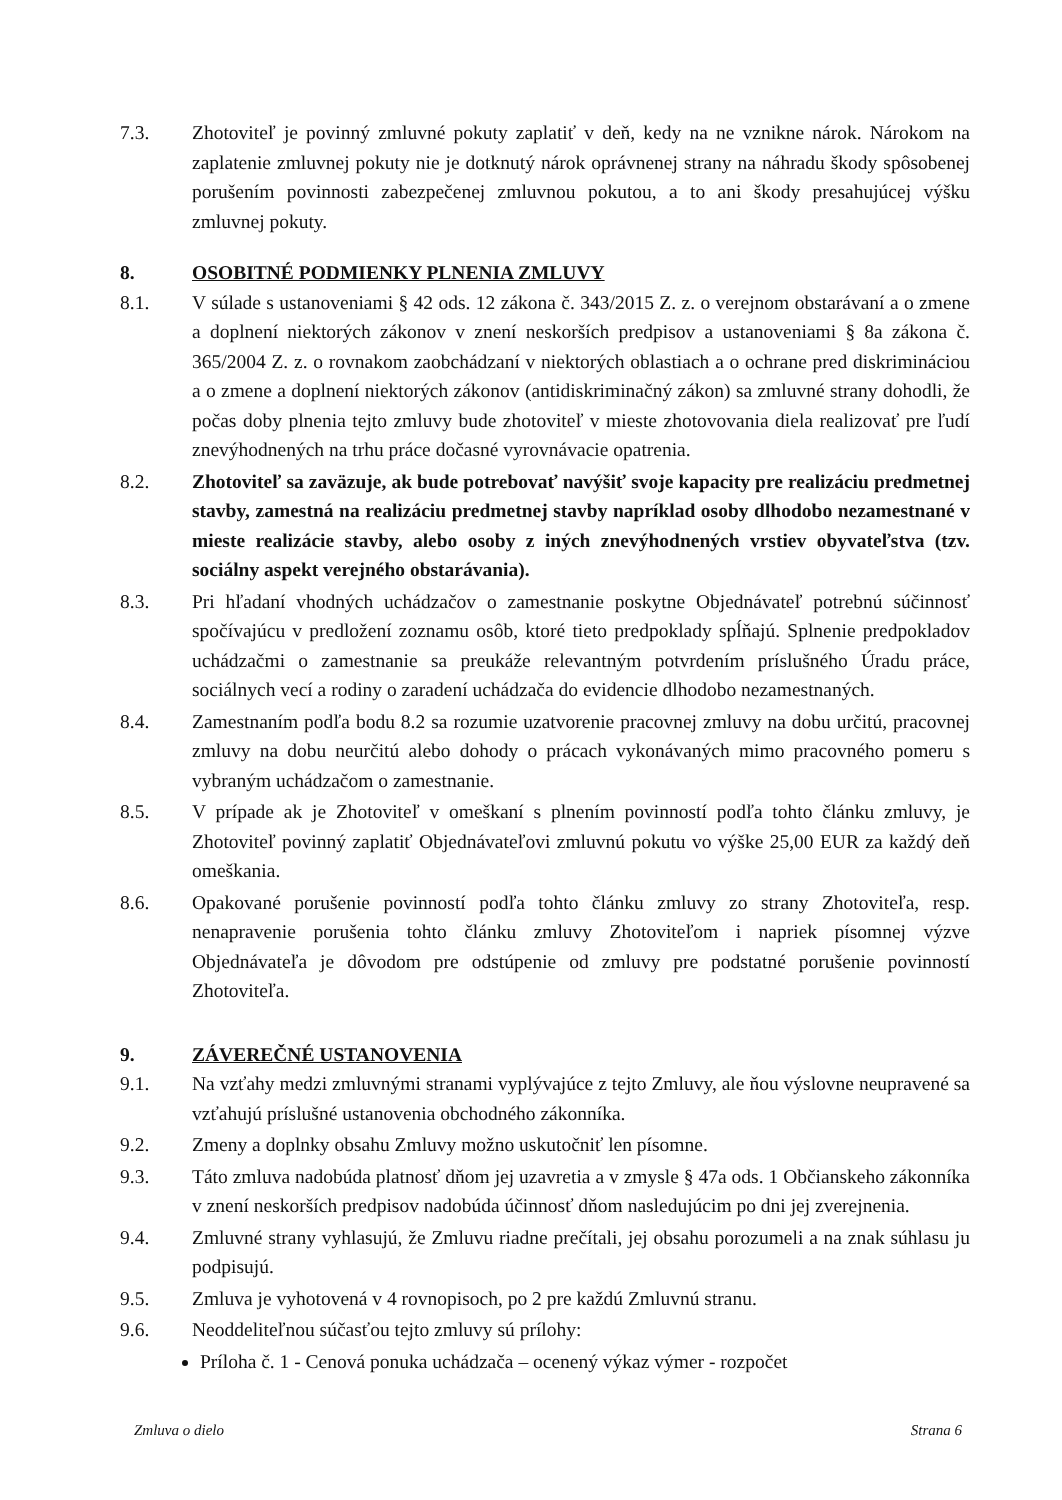7.3. Zhotoviteľ je povinný zmluvné pokuty zaplatiť v deň, kedy na ne vznikne nárok. Nárokom na zaplatenie zmluvnej pokuty nie je dotknutý nárok oprávnenej strany na náhradu škody spôsobenej porušením povinnosti zabezpečenej zmluvnou pokutou, a to ani škody presahujúcej výšku zmluvnej pokuty.
8. OSOBITNÉ PODMIENKY PLNENIA ZMLUVY
8.1. V súlade s ustanoveniami § 42 ods. 12 zákona č. 343/2015 Z. z. o verejnom obstarávaní a o zmene a doplnení niektorých zákonov v znení neskorších predpisov a ustanoveniami § 8a zákona č. 365/2004 Z. z. o rovnakom zaobchádzaní v niektorých oblastiach a o ochrane pred diskrimináciou a o zmene a doplnení niektorých zákonov (antidiskriminačný zákon) sa zmluvné strany dohodli, že počas doby plnenia tejto zmluvy bude zhotoviteľ v mieste zhotovovania diela realizovať pre ľudí znevýhodnených na trhu práce dočasné vyrovnávacie opatrenia.
8.2. Zhotoviteľ sa zaväzuje, ak bude potrebovať navýšiť svoje kapacity pre realizáciu predmetnej stavby, zamestná na realizáciu predmetnej stavby napríklad osoby dlhodobo nezamestnané v mieste realizácie stavby, alebo osoby z iných znevýhodnených vrstiev obyvateľstva (tzv. sociálny aspekt verejného obstarávania).
8.3. Pri hľadaní vhodných uchádzačov o zamestnanie poskytne Objednávateľ potrebnú súčinnosť spočívajúcu v predložení zoznamu osôb, ktoré tieto predpoklady spĺňajú. Splnenie predpokladov uchádzačmi o zamestnanie sa preukáže relevantným potvrdením príslušného Úradu práce, sociálnych vecí a rodiny o zaradení uchádzača do evidencie dlhodobo nezamestnaných.
8.4. Zamestnaním podľa bodu 8.2 sa rozumie uzatvorenie pracovnej zmluvy na dobu určitú, pracovnej zmluvy na dobu neurčitú alebo dohody o prácach vykonávaných mimo pracovného pomeru s vybraným uchádzačom o zamestnanie.
8.5. V prípade ak je Zhotoviteľ v omeškaní s plnením povinností podľa tohto článku zmluvy, je Zhotoviteľ povinný zaplatiť Objednávateľovi zmluvnú pokutu vo výške 25,00 EUR za každý deň omeškania.
8.6. Opakované porušenie povinností podľa tohto článku zmluvy zo strany Zhotoviteľa, resp. nenapravenie porušenia tohto článku zmluvy Zhotoviteľom i napriek písomnej výzve Objednávateľa je dôvodom pre odstúpenie od zmluvy pre podstatné porušenie povinností Zhotoviteľa.
9. ZÁVEREČNÉ USTANOVENIA
9.1. Na vzťahy medzi zmluvnými stranami vyplývajúce z tejto Zmluvy, ale ňou výslovne neupravené sa vzťahujú príslušné ustanovenia obchodného zákonníka.
9.2. Zmeny a doplnky obsahu Zmluvy možno uskutočniť len písomne.
9.3. Táto zmluva nadobúda platnosť dňom jej uzavretia a v zmysle § 47a ods. 1 Občianskeho zákonníka v znení neskorších predpisov nadobúda účinnosť dňom nasledujúcim po dni jej zverejnenia.
9.4. Zmluvné strany vyhlasujú, že Zmluvu riadne prečítali, jej obsahu porozumeli a na znak súhlasu ju podpisujú.
9.5. Zmluva je vyhotovená v 4 rovnopisoch, po 2 pre každú Zmluvnú stranu.
9.6. Neoddeliteľnou súčasťou tejto zmluvy sú prílohy:
Príloha č. 1 - Cenová ponuka uchádzača – ocenený výkaz výmer - rozpočet
Zmluva o dielo Strana 6